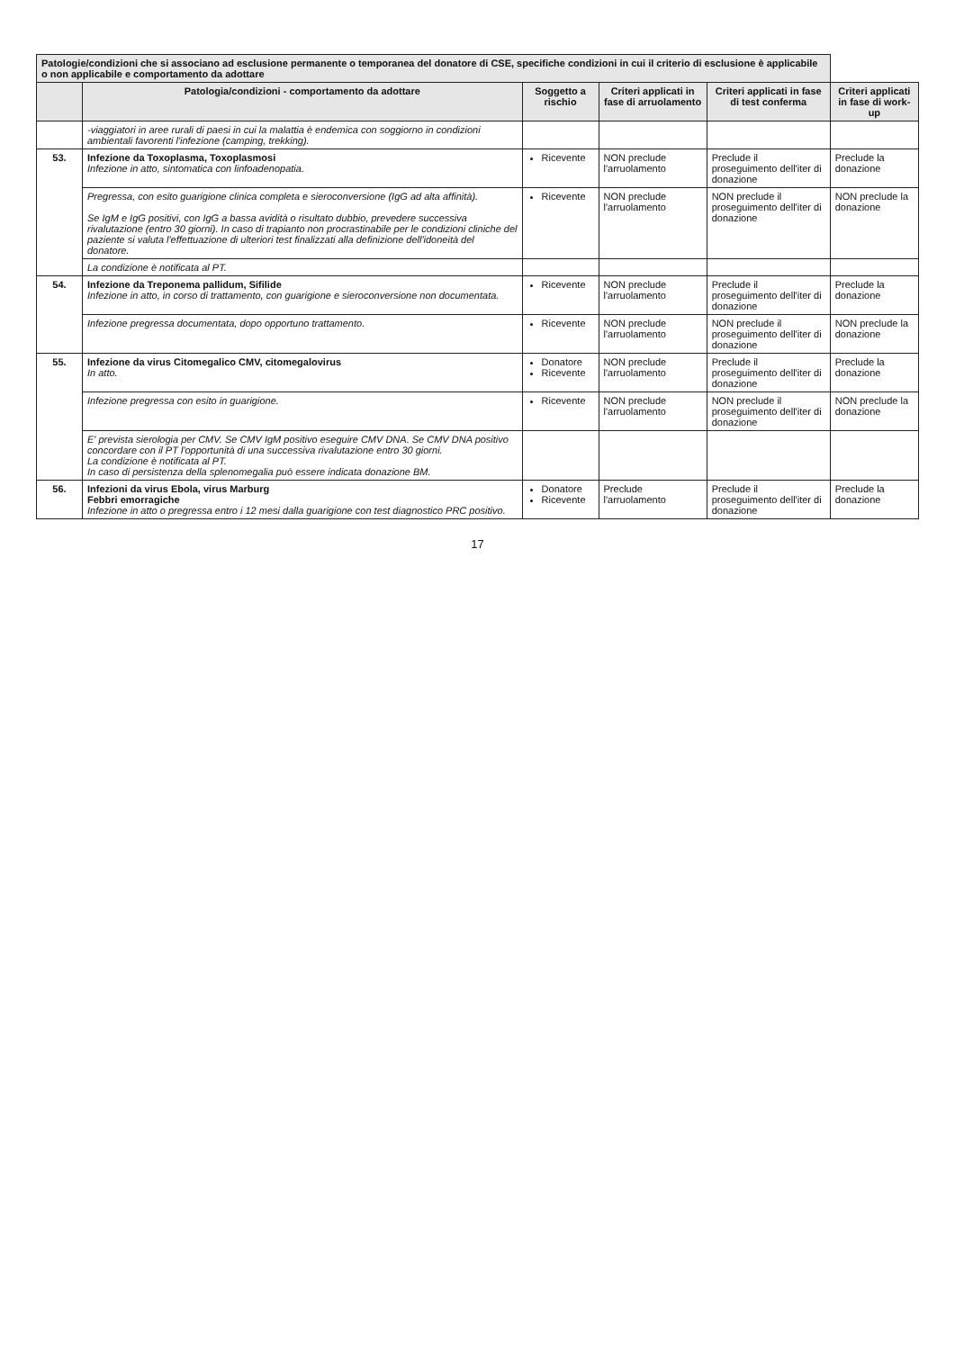| Patologie/condizioni che si associano ad esclusione permanente o temporanea del donatore di CSE, specifiche condizioni in cui il criterio di esclusione è applicabile o non applicabile e comportamento da adottare | | | | | |
| --- | --- | --- | --- | --- | --- |
| | Patologia/condizioni - comportamento da adottare | Soggetto a rischio | Criteri applicati in fase di arruolamento | Criteri applicati in fase di test conferma | Criteri applicati in fase di work-up |
| | -viaggiatori in aree rurali di paesi in cui la malattia è endemica con soggiorno in condizioni ambientali favorenti l'infezione (camping, trekking). | | | | |
| 53. | Infezione da Toxoplasma, Toxoplasmosi Infezione in atto, sintomatica con linfoadenopatia. | Ricevente | NON preclude l'arruolamento | Preclude il proseguimento dell'iter di donazione | Preclude la donazione |
| | Pregressa, con esito guarigione clinica completa e sieroconversione (IgG ad alta affinità). Se IgM e IgG positivi, con IgG a bassa avidità o risultato dubbio, prevedere successiva rivalutazione (entro 30 giorni). In caso di trapianto non procrastinabile per le condizioni cliniche del paziente si valuta l'effettuazione di ulteriori test finalizzati alla definizione dell'idoneità del donatore. | Ricevente | NON preclude l'arruolamento | NON preclude il proseguimento dell'iter di donazione | NON preclude la donazione |
| | La condizione è notificata al PT. | | | | |
| 54. | Infezione da Treponema pallidum, Sifilide Infezione in atto, in corso di trattamento, con guarigione e sieroconversione non documentata. | Ricevente | NON preclude l'arruolamento | Preclude il proseguimento dell'iter di donazione | Preclude la donazione |
| | Infezione pregressa documentata, dopo opportuno trattamento. | Ricevente | NON preclude l'arruolamento | NON preclude il proseguimento dell'iter di donazione | NON preclude la donazione |
| 55. | Infezione da virus Citomegalico CMV, citomegalovirus In atto. | Donatore Ricevente | NON preclude l'arruolamento | Preclude il proseguimento dell'iter di donazione | Preclude la donazione |
| | Infezione pregressa con esito in guarigione. | Ricevente | NON preclude l'arruolamento | NON preclude il proseguimento dell'iter di donazione | NON preclude la donazione |
| | E' prevista sierologia per CMV. Se CMV IgM positivo eseguire CMV DNA. Se CMV DNA positivo concordare con il PT l'opportunità di una successiva rivalutazione entro 30 giorni. La condizione è notificata al PT. In caso di persistenza della splenomegalia può essere indicata donazione BM. | | | | |
| 56. | Infezioni da virus Ebola, virus Marburg Febbri emorragiche Infezione in atto o pregressa entro i 12 mesi dalla guarigione con test diagnostico PRC positivo. | Donatore Ricevente | Preclude l'arruolamento | Preclude il proseguimento dell'iter di donazione | Preclude la donazione |
17